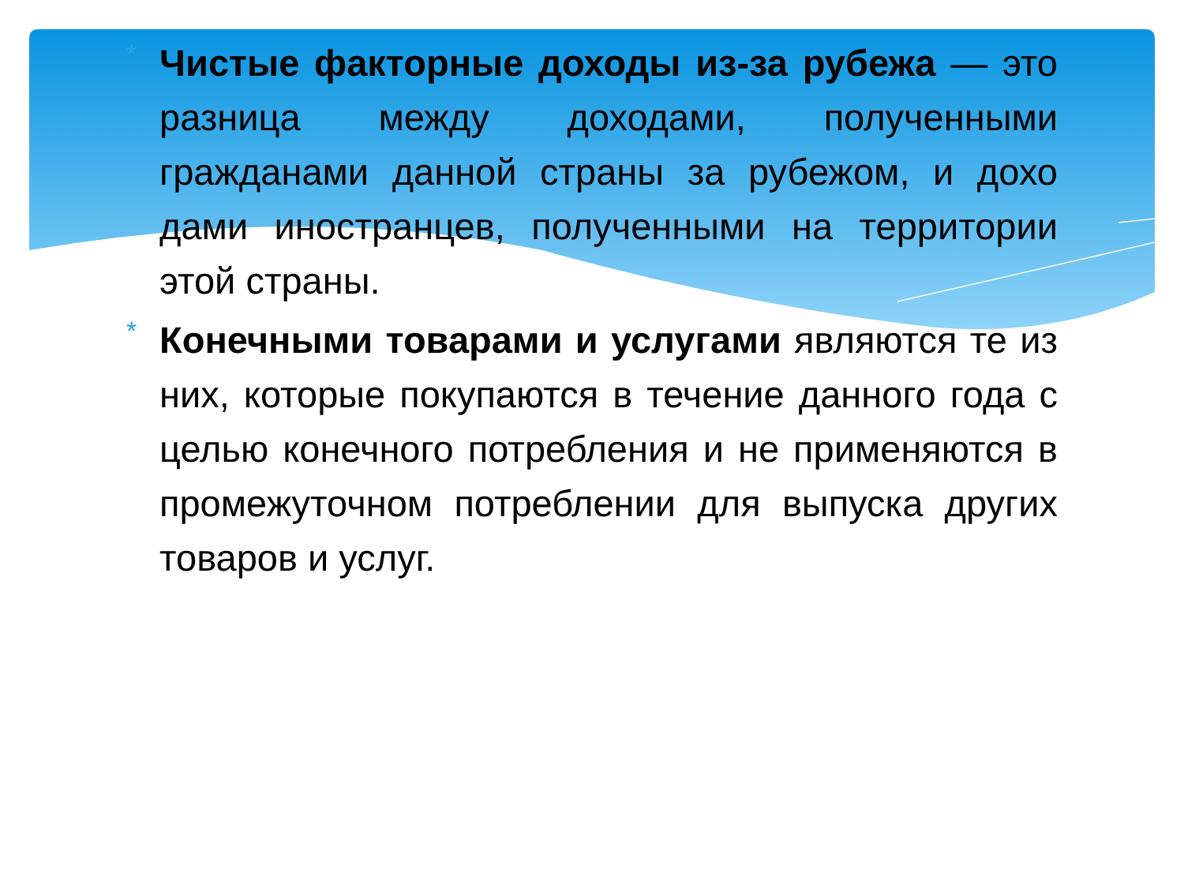*
Чистые факторные доходы из-за рубежа — это разница между доходами, полученными гражданами данной страны за рубежом, и дохо дами иностранцев, полученными на территории этой страны.
*
Конечными товарами и услугами являются те из них, которые покупаются в течение данного года с целью конечного потребления и не применяются в промежуточном потреблении для выпуска других товаров и услуг.